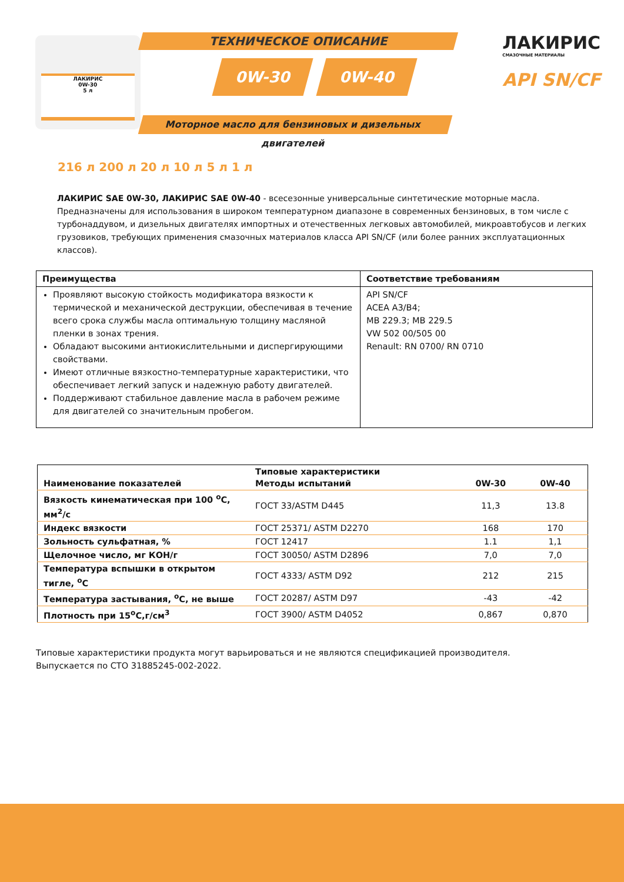ЛАКИРИС
0W-30
5 л
ТЕХНИЧЕСКОЕ ОПИСАНИЕ
0W-30 0W-40
Моторное масло для бензиновых и дизельных двигателей
ЛАКИРИС
СМАЗОЧНЫЕ МАТЕРИАЛЫ
API SN/CF
216 л 200 л 20 л 10 л 5 л 1 л
ЛАКИРИС SAE 0W-30, ЛАКИРИС SAE 0W-40 - всесезонные универсальные синтетические моторные масла. Предназначены для использования в широком температурном диапазоне в современных бензиновых, в том числе с турбонаддувом, и дизельных двигателях импортных и отечественных легковых автомобилей, микроавтобусов и легких грузовиков, требующих применения смазочных материалов класса API SN/CF (или более ранних эксплуатационных классов).
| Преимущества | Соответствие требованиям |
| --- | --- |
| Проявляют высокую стойкость модификатора вязкости к термической и механической деструкции, обеспечивая в течение всего срока службы масла оптимальную толщину масляной пленки в зонах трения. Обладают высокими антиокислительными и диспергирующими свойствами. Имеют отличные вязкостно-температурные характеристики, что обеспечивает легкий запуск и надежную работу двигателей. Поддерживают стабильное давление масла в рабочем режиме для двигателей со значительным пробегом. | API SN/CF ACEA A3/B4; MB 229.3; MB 229.5 VW 502 00/505 00 Renault: RN 0700/ RN 0710 |
| Наименование показателей | Типовые характеристики Методы испытаний | 0W-30 | 0W-40 |
| --- | --- | --- | --- |
| Вязкость кинематическая при 100 <sup>o</sup>C, мм<sup>2</sup>/с | ГОСТ 33/ASTM D445 | 11,3 | 13.8 |
| Индекс вязкости | ГОСТ 25371/ ASTM D2270 | 168 | 170 |
| Зольность сульфатная, % | ГОСТ 12417 | 1.1 | 1,1 |
| Щелочное число, мг КОН/г | ГОСТ 30050/ ASTM D2896 | 7,0 | 7,0 |
| Температура вспышки в открытом тигле, <sup>o</sup>C | ГОСТ 4333/ ASTM D92 | 212 | 215 |
| Температура застывания, <sup>o</sup>C, не выше | ГОСТ 20287/ ASTM D97 | -43 | -42 |
| Плотность при 15<sup>o</sup>C,г/см<sup>3</sup> | ГОСТ 3900/ ASTM D4052 | 0,867 | 0,870 |
Типовые характеристики продукта могут варьироваться и не являются спецификацией производителя.
Выпускается по СТО 31885245-002-2022.